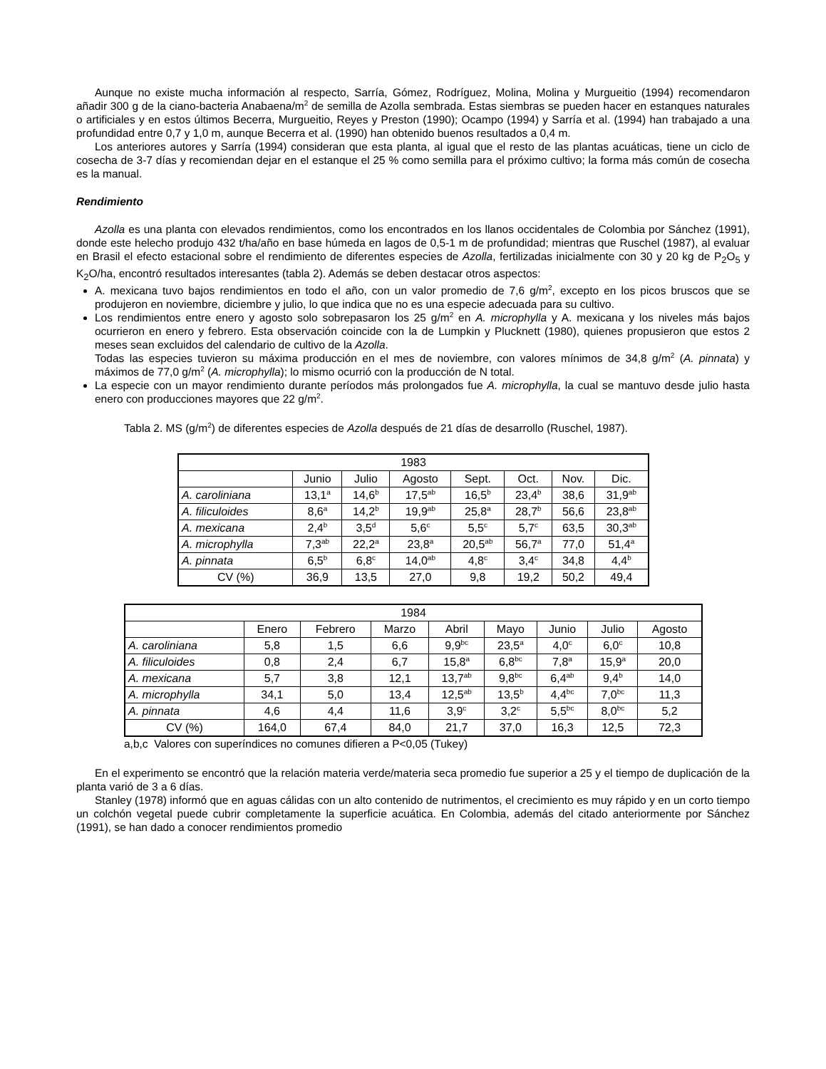Aunque no existe mucha información al respecto, Sarría, Gómez, Rodríguez, Molina, Molina y Murgueitio (1994) recomendaron añadir 300 g de la ciano-bacteria Anabaena/m<sup>2</sup> de semilla de Azolla sembrada. Estas siembras se pueden hacer en estanques naturales o artificiales y en estos últimos Becerra, Murgueitio, Reyes y Preston (1990); Ocampo (1994) y Sarría et al. (1994) han trabajado a una profundidad entre 0,7 y 1,0 m, aunque Becerra et al. (1990) han obtenido buenos resultados a 0,4 m.
Los anteriores autores y Sarría (1994) consideran que esta planta, al igual que el resto de las plantas acuáticas, tiene un ciclo de cosecha de 3-7 días y recomiendan dejar en el estanque el 25 % como semilla para el próximo cultivo; la forma más común de cosecha es la manual.
Rendimiento
Azolla es una planta con elevados rendimientos, como los encontrados en los llanos occidentales de Colombia por Sánchez (1991), donde este helecho produjo 432 t/ha/año en base húmeda en lagos de 0,5-1 m de profundidad; mientras que Ruschel (1987), al evaluar en Brasil el efecto estacional sobre el rendimiento de diferentes especies de Azolla, fertilizadas inicialmente con 30 y 20 kg de P<sub>2</sub>O<sub>5</sub> y K<sub>2</sub>O/ha, encontró resultados interesantes (tabla 2). Además se deben destacar otros aspectos:
A. mexicana tuvo bajos rendimientos en todo el año, con un valor promedio de 7,6 g/m<sup>2</sup>, excepto en los picos bruscos que se produjeron en noviembre, diciembre y julio, lo que indica que no es una especie adecuada para su cultivo.
Los rendimientos entre enero y agosto solo sobrepasaron los 25 g/m<sup>2</sup> en A. microphylla y A. mexicana y los niveles más bajos ocurrieron en enero y febrero. Esta observación coincide con la de Lumpkin y Plucknett (1980), quienes propusieron que estos 2 meses sean excluidos del calendario de cultivo de la Azolla.
Todas las especies tuvieron su máxima producción en el mes de noviembre, con valores mínimos de 34,8 g/m<sup>2</sup> (A. pinnata) y máximos de 77,0 g/m<sup>2</sup> (A. microphylla); lo mismo ocurrió con la producción de N total.
La especie con un mayor rendimiento durante períodos más prolongados fue A. microphylla, la cual se mantuvo desde julio hasta enero con producciones mayores que 22 g/m<sup>2</sup>.
Tabla 2. MS (g/m<sup>2</sup>) de diferentes especies de Azolla después de 21 días de desarrollo (Ruschel, 1987).
| 1983 | | | | | | | |
| | Junio | Julio | Agosto | Sept. | Oct. | Nov. | Dic. |
| A. caroliniana | 13,1<sup>a</sup> | 14,6<sup>b</sup> | 17,5<sup>ab</sup> | 16,5<sup>b</sup> | 23,4<sup>b</sup> | 38,6 | 31,9<sup>ab</sup> |
| A. filiculoides | 8,6<sup>a</sup> | 14,2<sup>b</sup> | 19,9<sup>ab</sup> | 25,8<sup>a</sup> | 28,7<sup>b</sup> | 56,6 | 23,8<sup>ab</sup> |
| A. mexicana | 2,4<sup>b</sup> | 3,5<sup>d</sup> | 5,6<sup>c</sup> | 5,5<sup>c</sup> | 5,7<sup>c</sup> | 63,5 | 30,3<sup>ab</sup> |
| A. microphylla | 7,3<sup>ab</sup> | 22,2<sup>a</sup> | 23,8<sup>a</sup> | 20,5<sup>ab</sup> | 56,7<sup>a</sup> | 77,0 | 51,4<sup>a</sup> |
| A. pinnata | 6,5<sup>b</sup> | 6,8<sup>c</sup> | 14,0<sup>ab</sup> | 4,8<sup>c</sup> | 3,4<sup>c</sup> | 34,8 | 4,4<sup>b</sup> |
| CV (%) | 36,9 | 13,5 | 27,0 | 9,8 | 19,2 | 50,2 | 49,4 |
| 1984 | | | | | | | | |
| | Enero | Febrero | Marzo | Abril | Mayo | Junio | Julio | Agosto |
| A. caroliniana | 5,8 | 1,5 | 6,6 | 9,9<sup>bc</sup> | 23,5<sup>a</sup> | 4,0<sup>c</sup> | 6,0<sup>c</sup> | 10,8 |
| A. filiculoides | 0,8 | 2,4 | 6,7 | 15,8<sup>a</sup> | 6,8<sup>bc</sup> | 7,8<sup>a</sup> | 15,9<sup>a</sup> | 20,0 |
| A. mexicana | 5,7 | 3,8 | 12,1 | 13,7<sup>ab</sup> | 9,8<sup>bc</sup> | 6,4<sup>ab</sup> | 9,4<sup>b</sup> | 14,0 |
| A. microphylla | 34,1 | 5,0 | 13,4 | 12,5<sup>ab</sup> | 13,5<sup>b</sup> | 4,4<sup>bc</sup> | 7,0<sup>bc</sup> | 11,3 |
| A. pinnata | 4,6 | 4,4 | 11,6 | 3,9<sup>c</sup> | 3,2<sup>c</sup> | 5,5<sup>bc</sup> | 8,0<sup>bc</sup> | 5,2 |
| CV (%) | 164,0 | 67,4 | 84,0 | 21,7 | 37,0 | 16,3 | 12,5 | 72,3 |
a,b,c Valores con superíndices no comunes difieren a P<0,05 (Tukey)
En el experimento se encontró que la relación materia verde/materia seca promedio fue superior a 25 y el tiempo de duplicación de la planta varió de 3 a 6 días.
Stanley (1978) informó que en aguas cálidas con un alto contenido de nutrimentos, el crecimiento es muy rápido y en un corto tiempo un colchón vegetal puede cubrir completamente la superficie acuática. En Colombia, además del citado anteriormente por Sánchez (1991), se han dado a conocer rendimientos promedio